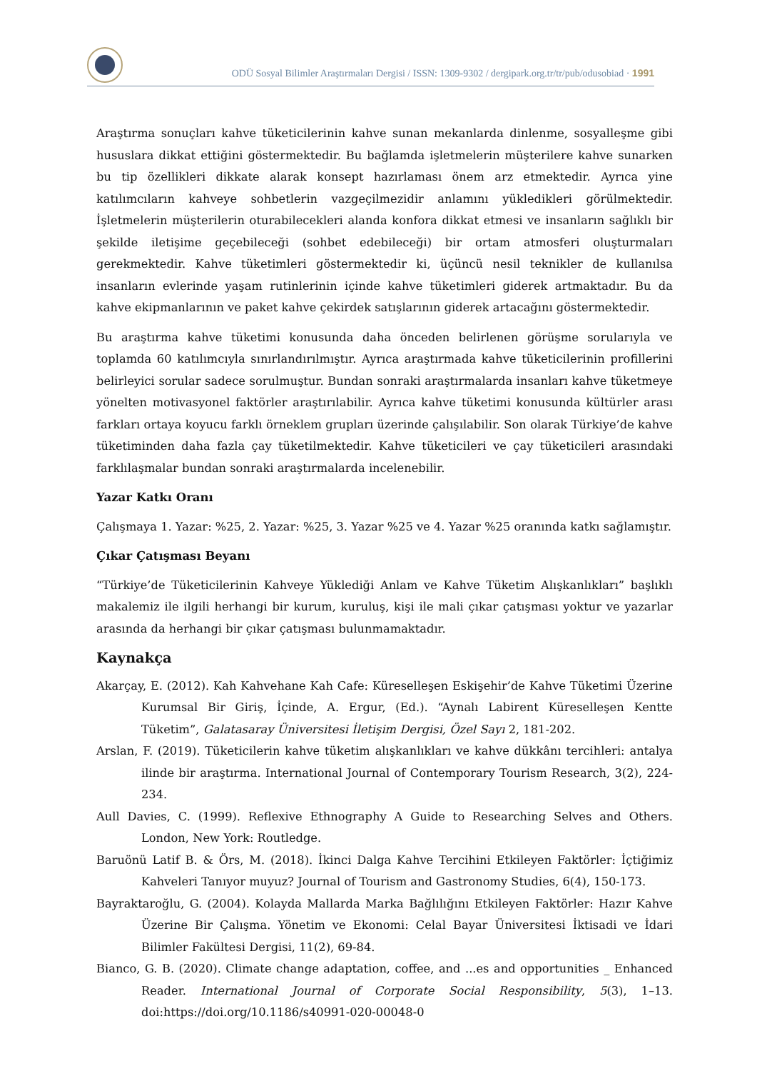ODÜ Sosyal Bilimler Araştırmaları Dergisi / ISSN: 1309-9302 / dergipark.org.tr/tr/pub/odusobiad · 1991
Araştırma sonuçları kahve tüketicilerinin kahve sunan mekanlarda dinlenme, sosyalleşme gibi hususlara dikkat ettiğini göstermektedir. Bu bağlamda işletmelerin müşterilere kahve sunarken bu tip özellikleri dikkate alarak konsept hazırlaması önem arz etmektedir. Ayrıca yine katılımcıların kahveye sohbetlerin vazgeçilmezidir anlamını yükledikleri görülmektedir. İşletmelerin müşterilerin oturabilecekleri alanda konfora dikkat etmesi ve insanların sağlıklı bir şekilde iletişime geçebileceği (sohbet edebileceği) bir ortam atmosferi oluşturmaları gerekmektedir. Kahve tüketimleri göstermektedir ki, üçüncü nesil teknikler de kullanılsa insanların evlerinde yaşam rutinlerinin içinde kahve tüketimleri giderek artmaktadır. Bu da kahve ekipmanlarının ve paket kahve çekirdek satışlarının giderek artacağını göstermektedir.
Bu araştırma kahve tüketimi konusunda daha önceden belirlenen görüşme sorularıyla ve toplamda 60 katılımcıyla sınırlandırılmıştır. Ayrıca araştırmada kahve tüketicilerinin profillerini belirleyici sorular sadece sorulmuştur. Bundan sonraki araştırmalarda insanları kahve tüketmeye yönelten motivasyonel faktörler araştırılabilir. Ayrıca kahve tüketimi konusunda kültürler arası farkları ortaya koyucu farklı örneklem grupları üzerinde çalışılabilir. Son olarak Türkiye’de kahve tüketiminden daha fazla çay tüketilmektedir. Kahve tüketicileri ve çay tüketicileri arasındaki farklılaşmalar bundan sonraki araştırmalarda incelenebilir.
Yazar Katkı Oranı
Çalışmaya 1. Yazar: %25, 2. Yazar: %25, 3. Yazar %25 ve 4. Yazar %25 oranında katkı sağlamıştır.
Çıkar Çatışması Beyanı
“Türkiye’de Tüketicilerinin Kahveye Yüklediği Anlam ve Kahve Tüketim Alışkanlıkları” başlıklı makalemiz ile ilgili herhangi bir kurum, kuruluş, kişi ile mali çıkar çatışması yoktur ve yazarlar arasında da herhangi bir çıkar çatışması bulunmamaktadır.
Kaynakça
Akarçay, E. (2012). Kah Kahvehane Kah Cafe: Küreselleşen Eskişehir’de Kahve Tüketimi Üzerine Kurumsal Bir Giriş, İçinde, A. Ergur, (Ed.). “Aynalı Labirent Küreselleşen Kentte Tüketim”, Galatasaray Üniversitesi İletişim Dergisi, Özel Sayı 2, 181-202.
Arslan, F. (2019). Tüketicilerin kahve tüketim alışkanlıkları ve kahve dükkânı tercihleri: antalya ilinde bir araştırma. International Journal of Contemporary Tourism Research, 3(2), 224-234.
Aull Davies, C. (1999). Reflexive Ethnography A Guide to Researching Selves and Others. London, New York: Routledge.
Baruönü Latif B. & Örs, M. (2018). İkinci Dalga Kahve Tercihini Etkileyen Faktörler: İçtiğimiz Kahveleri Tanıyor muyuz? Journal of Tourism and Gastronomy Studies, 6(4), 150-173.
Bayraktaroğlu, G. (2004). Kolayda Mallarda Marka Bağlılığını Etkileyen Faktörler: Hazır Kahve Üzerine Bir Çalışma. Yönetim ve Ekonomi: Celal Bayar Üniversitesi İktisadi ve İdari Bilimler Fakültesi Dergisi, 11(2), 69-84.
Bianco, G. B. (2020). Climate change adaptation, coffee, and ...es and opportunities _ Enhanced Reader. International Journal of Corporate Social Responsibility, 5(3), 1–13. doi:https://doi.org/10.1186/s40991-020-00048-0